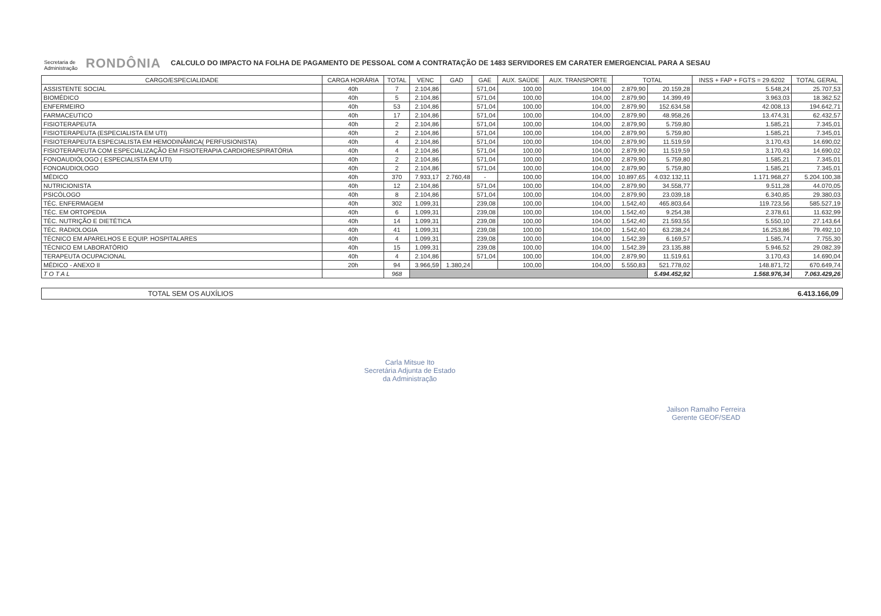Secretaria de
Administração RONDÔNIA
CALCULO DO IMPACTO NA FOLHA DE PAGAMENTO DE PESSOAL COM A CONTRATAÇÃO DE 1483 SERVIDORES EM CARATER EMERGENCIAL PARA A SESAU
| CARGO/ESPECIALIDADE | CARGA HORÁRIA | TOTAL | VENC | GAD | GAE | AUX. SAÚDE | AUX. TRANSPORTE | TOTAL | | INSS + FAP + FGTS = 29.6202 | TOTAL GERAL |
| --- | --- | --- | --- | --- | --- | --- | --- | --- | --- | --- | --- |
| ASSISTENTE SOCIAL | 40h | 7 | 2.104,86 | | 571,04 | 100,00 | 104,00 | 2.879,90 | 20.159,28 | 5.548,24 | 25.707,53 |
| BIOMÉDICO | 40h | 5 | 2.104,86 | | 571,04 | 100,00 | 104,00 | 2.879,90 | 14.399,49 | 3.963,03 | 18.362,52 |
| ENFERMEIRO | 40h | 53 | 2.104,86 | | 571,04 | 100,00 | 104,00 | 2.879,90 | 152.634,58 | 42.008,13 | 194.642,71 |
| FARMACEUTICO | 40h | 17 | 2.104,86 | | 571,04 | 100,00 | 104,00 | 2.879,90 | 48.958,26 | 13.474,31 | 62.432,57 |
| FISIOTERAPEUTA | 40h | 2 | 2.104,86 | | 571,04 | 100,00 | 104,00 | 2.879,90 | 5.759,80 | 1.585,21 | 7.345,01 |
| FISIOTERAPEUTA (ESPECIALISTA EM UTI) | 40h | 2 | 2.104,86 | | 571,04 | 100,00 | 104,00 | 2.879,90 | 5.759,80 | 1.585,21 | 7.345,01 |
| FISIOTERAPEUTA ESPECIALISTA EM HEMODINÂMICA( PERFUSIONISTA) | 40h | 4 | 2.104,86 | | 571,04 | 100,00 | 104,00 | 2.879,90 | 11.519,59 | 3.170,43 | 14.690,02 |
| FISIOTERAPEUTA COM ESPECIALIZAÇÃO EM FISIOTERAPIA CARDIORESPIRATÓRIA | 40h | 4 | 2.104,86 | | 571,04 | 100,00 | 104,00 | 2.879,90 | 11.519,59 | 3.170,43 | 14.690,02 |
| FONOAUDIÓLOGO ( ESPECIALISTA EM UTI) | 40h | 2 | 2.104,86 | | 571,04 | 100,00 | 104,00 | 2.879,90 | 5.759,80 | 1.585,21 | 7.345,01 |
| FONOAUDIOLOGO | 40h | 2 | 2.104,86 | | 571,04 | 100,00 | 104,00 | 2.879,90 | 5.759,80 | 1.585,21 | 7.345,01 |
| MÉDICO | 40h | 370 | 7.933,17 | 2.760,48 | - | 100,00 | 104,00 | 10.897,65 | 4.032.132,11 | 1.171.968,27 | 5.204.100,38 |
| NUTRICIONISTA | 40h | 12 | 2.104,86 | | 571,04 | 100,00 | 104,00 | 2.879,90 | 34.558,77 | 9.511,28 | 44.070,05 |
| PSICÓLOGO | 40h | 8 | 2.104,86 | | 571,04 | 100,00 | 104,00 | 2.879,90 | 23.039,18 | 6.340,85 | 29.380,03 |
| TÉC. ENFERMAGEM | 40h | 302 | 1.099,31 | | 239,08 | 100,00 | 104,00 | 1.542,40 | 465.803,64 | 119.723,56 | 585.527,19 |
| TÉC. EM ORTOPEDIA | 40h | 6 | 1.099,31 | | 239,08 | 100,00 | 104,00 | 1.542,40 | 9.254,38 | 2.378,61 | 11.632,99 |
| TÉC. NUTRIÇÃO E DIETÉTICA | 40h | 14 | 1.099,31 | | 239,08 | 100,00 | 104,00 | 1.542,40 | 21.593,55 | 5.550,10 | 27.143,64 |
| TÉC. RADIOLOGIA | 40h | 41 | 1.099,31 | | 239,08 | 100,00 | 104,00 | 1.542,40 | 63.238,24 | 16.253,86 | 79.492,10 |
| TÉCNICO EM APARELHOS E EQUIP. HOSPITALARES | 40h | 4 | 1.099,31 | | 239,08 | 100,00 | 104,00 | 1.542,39 | 6.169,57 | 1.585,74 | 7.755,30 |
| TÉCNICO EM LABORATÓRIO | 40h | 15 | 1.099,31 | | 239,08 | 100,00 | 104,00 | 1.542,39 | 23.135,88 | 5.946,52 | 29.082,39 |
| TERAPEUTA OCUPACIONAL | 40h | 4 | 2.104,86 | | 571,04 | 100,00 | 104,00 | 2.879,90 | 11.519,61 | 3.170,43 | 14.690,04 |
| MÉDICO - ANEXO II | 20h | 94 | 3.966,59 | 1.380,24 | | 100,00 | 104,00 | 5.550,83 | 521.778,02 | 148.871,72 | 670.649,74 |
| T O T A L | | 968 | | | | | | | 5.494.452,92 | 1.568.976,34 | 7.063.429,26 |
TOTAL SEM OS AUXÍLIOS 6.413.166,09
Carla Mitsue Ito
Secretária Adjunta de Estado
da Administração
Jailson Ramalho Ferreira
Gerente GEOF/SEAD